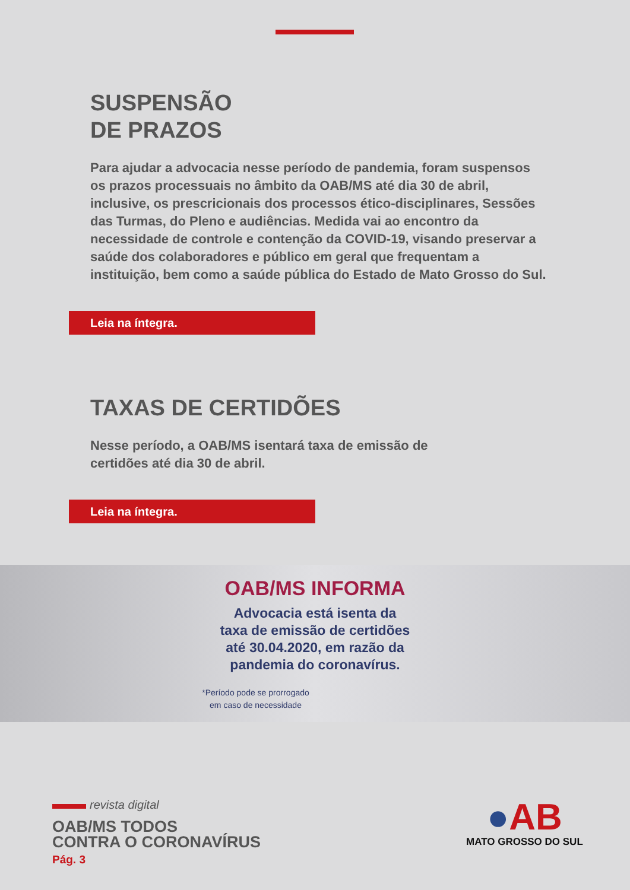SUSPENSÃO
DE PRAZOS
Para ajudar a advocacia nesse período de pandemia, foram suspensos os prazos processuais no âmbito da OAB/MS até dia 30 de abril, inclusive, os prescricionais dos processos ético-disciplinares, Sessões das Turmas, do Pleno e audiências. Medida vai ao encontro da necessidade de controle e contenção da COVID-19, visando preservar a saúde dos colaboradores e público em geral que frequentam a instituição, bem como a saúde pública do Estado de Mato Grosso do Sul.
Leia na íntegra.
TAXAS DE CERTIDÕES
Nesse período, a OAB/MS isentará taxa de emissão de certidões até dia 30 de abril.
Leia na íntegra.
OAB/MS INFORMA
Advocacia está isenta da
taxa de emissão de certidões
até 30.04.2020, em razão da
pandemia do coronavírus.
*Período pode se prorrogado
em caso de necessidade
revista digital
OAB/MS TODOS
CONTRA O CORONAVÍRUS
Pág. 3
●AB
MATO GROSSO DO SUL